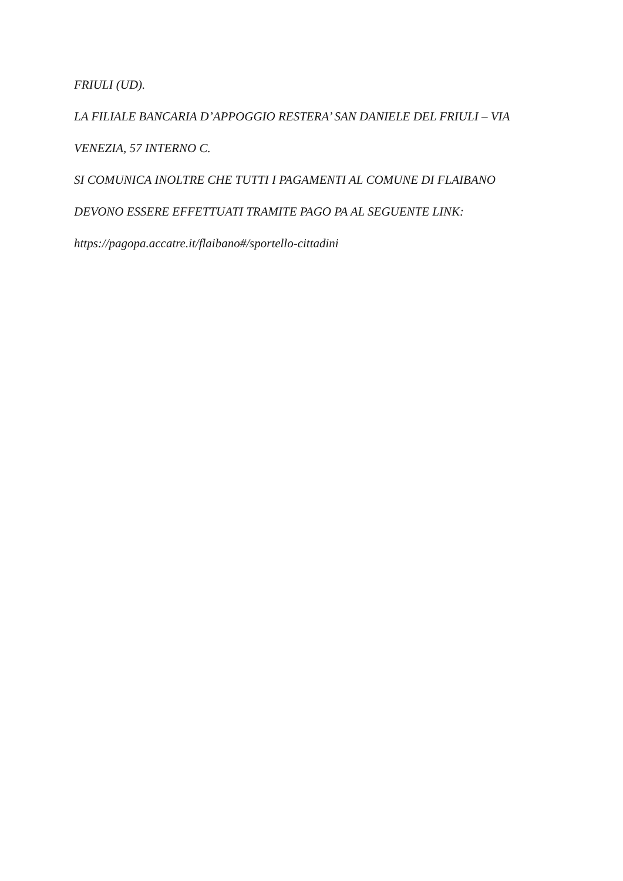FRIULI (UD).
LA FILIALE BANCARIA D’APPOGGIO RESTERA’ SAN DANIELE DEL FRIULI – VIA
VENEZIA, 57 INTERNO C.
SI COMUNICA INOLTRE CHE TUTTI I PAGAMENTI AL COMUNE DI FLAIBANO
DEVONO ESSERE EFFETTUATI TRAMITE PAGO PA AL SEGUENTE LINK:
https://pagopa.accatre.it/flaibano#/sportello-cittadini